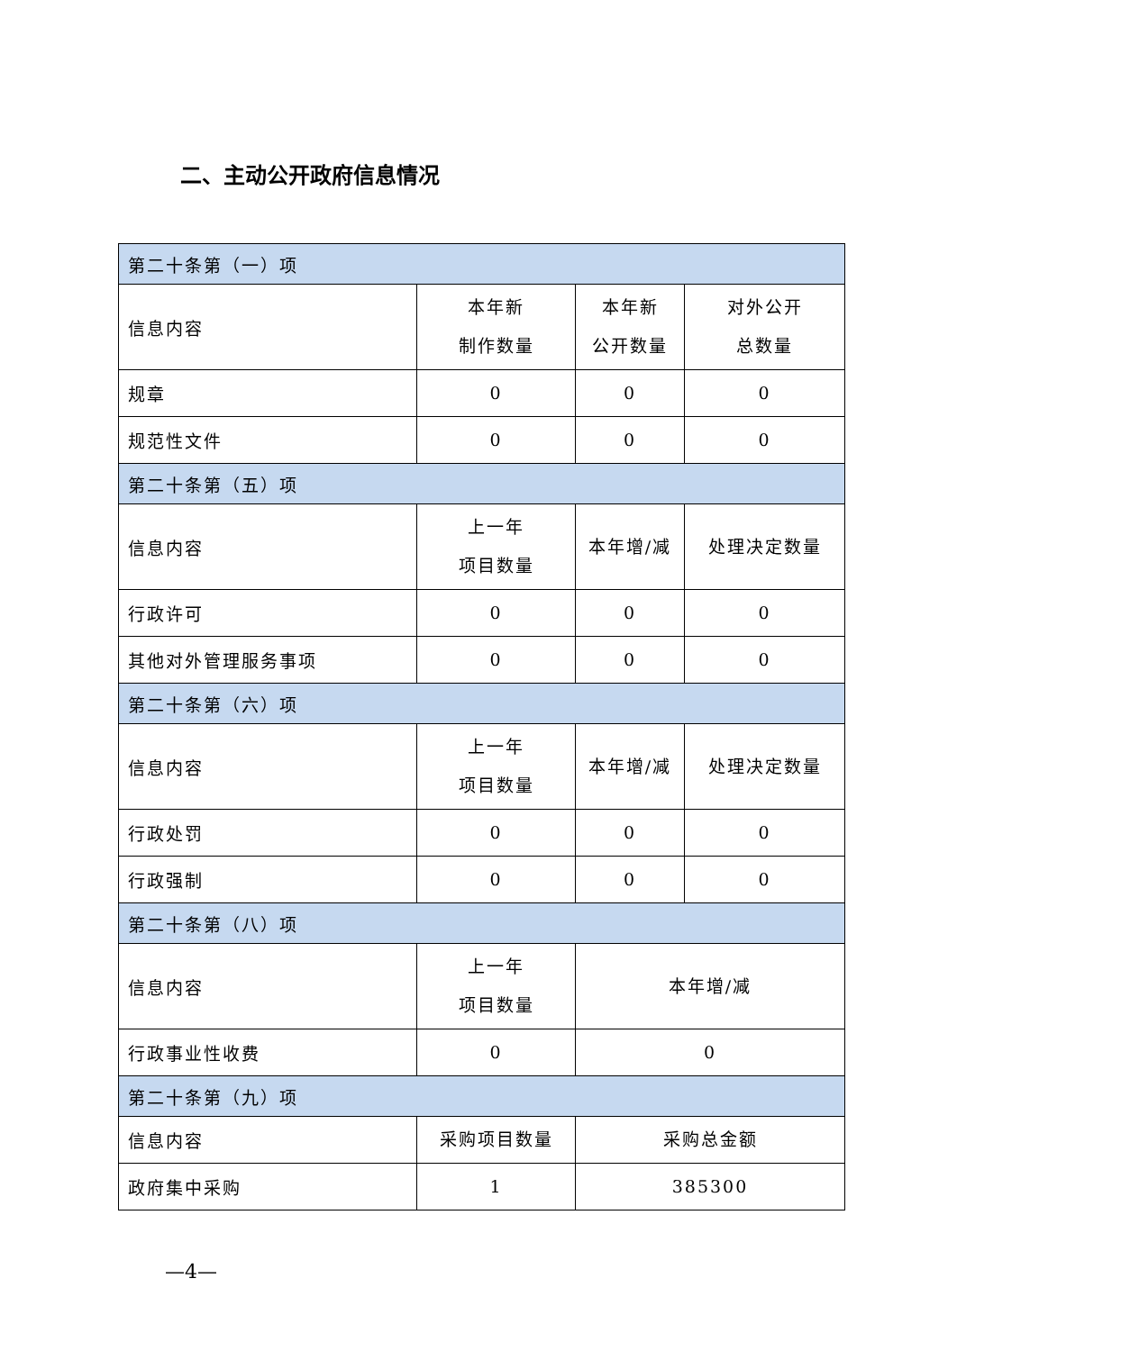二、主动公开政府信息情况
| 第二十条第（一）项 | | | |
| 信息内容 | 本年新 制作数量 | 本年新 公开数量 | 对外公开 总数量 |
| 规章 | 0 | 0 | 0 |
| 规范性文件 | 0 | 0 | 0 |
| 第二十条第（五）项 | | | |
| 信息内容 | 上一年 项目数量 | 本年增/减 | 处理决定数量 |
| 行政许可 | 0 | 0 | 0 |
| 其他对外管理服务事项 | 0 | 0 | 0 |
| 第二十条第（六）项 | | | |
| 信息内容 | 上一年 项目数量 | 本年增/减 | 处理决定数量 |
| 行政处罚 | 0 | 0 | 0 |
| 行政强制 | 0 | 0 | 0 |
| 第二十条第（八）项 | | | |
| 信息内容 | 上一年 项目数量 | 本年增/减 | |
| 行政事业性收费 | 0 | 0 | |
| 第二十条第（九）项 | | | |
| 信息内容 | 采购项目数量 | 采购总金额 | |
| 政府集中采购 | 1 | 385300 | |
—4—